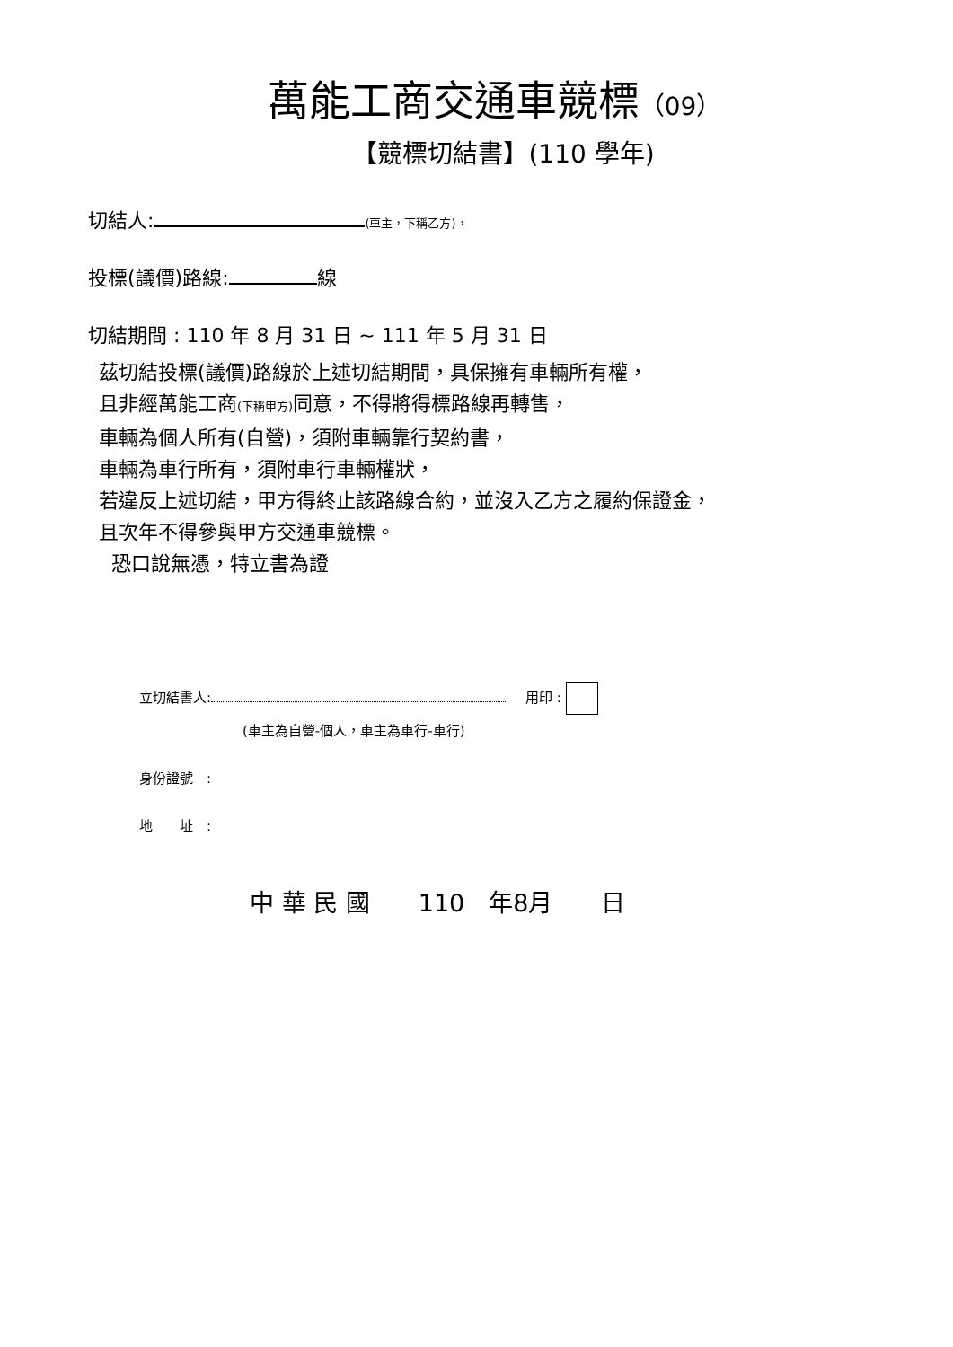萬能工商交通車競標（09）
【競標切結書】(110 學年)
切結人: (車主，下稱乙方)，
投標(議價)路線: 線
切結期間 : 110 年 8 月 31 日 ~ 111 年 5 月 31 日
茲切結投標(議價)路線於上述切結期間，具保擁有車輛所有權，
且非經萬能工商(下稱甲方) 同意，不得將得標路線再轉售，
車輛為個人所有(自營)，須附車輛靠行契約書，
車輛為車行所有，須附車行車輛權狀，
若違反上述切結，甲方得終止該路線合約，並沒入乙方之履約保證金，
且次年不得參與甲方交通車競標。
恐口說無憑，特立書為證
立切結書人: 用印 :
(車主為自營-個人，車主為車行-車行)
身份證號　:
地　　址　:
中 華 民 國　　110　年8月　　日